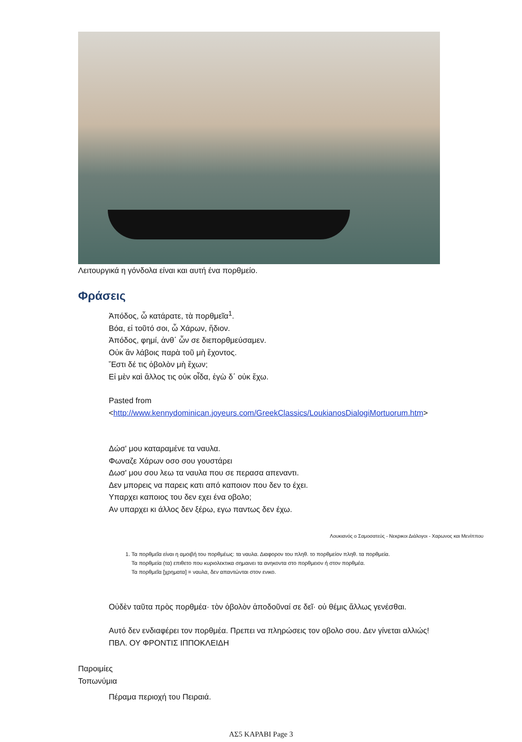Λειτουργικά η γόνδολα είναι και αυτή ένα πορθμείο.
Φράσεις
Ἀπόδος, ὦ κατάρατε, τὰ πορθμεῖα<sup>1</sup>.
Βόα, εἰ τοῦτό σοι, ὦ Χάρων, ἥδιον.
Ἀπόδος, φημί, ἀνθ΄ ὧν σε διεπορθμεύσαμεν.
Οὐκ ἂν λάβοις παρὰ τοῦ μὴ ἔχοντος.
Ἔστι δέ τις ὀβολὸν μὴ ἔχων;
Εἰ μὲν καὶ ἄλλος τις οὐκ οἶδα, ἐγὼ δ΄ οὐκ ἔχω.
Pasted from
<http://www.kennydominican.joyeurs.com/GreekClassics/LoukianosDialogiMortuorum.htm>
Δώσ' μου καταραμένε τα ναυλα.
Φωναζε Χάρων οσο σου γουστάρει
Δωσ' μου σου λεω τα ναυλα που σε περασα απεναντι.
Δεν μπορεις να παρεις κατι από καποιον που δεν το έχει.
Υπαρχει καποιος του δεν εχει ένα οβολο;
Αν υπαρχει κι άλλος δεν ξέρω, εγω παντως δεν έχω.
Λουκιανός ο Σαμοσατεύς - Νεκρικοι Διάλογοι - Χαρωνος και Μενίππου
1. Τα πορθμεῖα είναι η αμοιβή του πορθμέως: τα ναυλα. Διαφορον του πληθ. το πορθμείον πληθ. τα πορθμεία.
Τα πορθμεία (τα) επιθετο που κυριολεκτικα σημαινει τα ανηκοντα στο πορθμειον ή στον πορθμέα.
Τα πορθμεῖα [χρηματα] = ναυλα, δεν απαντώνται στον ενικο.
Οὐδὲν ταῦτα πρὸς πορθμέα· τὸν ὀβολὸν ἀποδοῦναί σε δεῖ· οὐ θέμις ἄλλως γενέσθαι.
Αυτό δεν ενδιαφέρει τον πορθμέα. Πρεπει να πληρώσεις τον οβολο σου. Δεν γίνεται αλλιώς!
ΠΒΛ. ΟΥ ΦΡΟΝΤΙΣ ΙΠΠΟΚΛΕΙΔΗ
Παροιμίες
Τοπωνύμια
Πέραμα περιοχή του Πειραιά.
ΑΣ5 ΚΑΡΑΒΙ Page 3